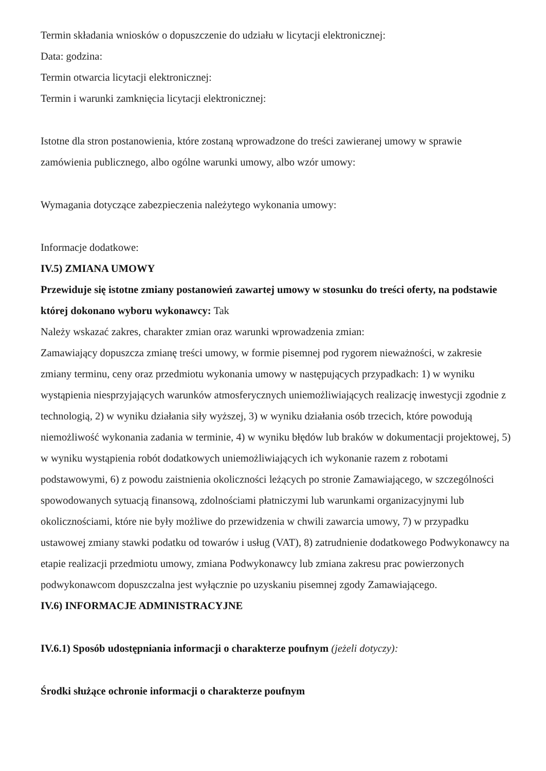Termin składania wniosków o dopuszczenie do udziału w licytacji elektronicznej:
Data: godzina:
Termin otwarcia licytacji elektronicznej:
Termin i warunki zamknięcia licytacji elektronicznej:
Istotne dla stron postanowienia, które zostaną wprowadzone do treści zawieranej umowy w sprawie zamówienia publicznego, albo ogólne warunki umowy, albo wzór umowy:
Wymagania dotyczące zabezpieczenia należytego wykonania umowy:
Informacje dodatkowe:
IV.5) ZMIANA UMOWY
Przewiduje się istotne zmiany postanowień zawartej umowy w stosunku do treści oferty, na podstawie której dokonano wyboru wykonawcy: Tak
Należy wskazać zakres, charakter zmian oraz warunki wprowadzenia zmian:
Zamawiający dopuszcza zmianę treści umowy, w formie pisemnej pod rygorem nieważności, w zakresie zmiany terminu, ceny oraz przedmiotu wykonania umowy w następujących przypadkach: 1) w wyniku wystąpienia niesprzyjających warunków atmosferycznych uniemożliwiających realizację inwestycji zgodnie z technologią, 2) w wyniku działania siły wyższej, 3) w wyniku działania osób trzecich, które powodują niemożliwość wykonania zadania w terminie, 4) w wyniku błędów lub braków w dokumentacji projektowej, 5) w wyniku wystąpienia robót dodatkowych uniemożliwiających ich wykonanie razem z robotami podstawowymi, 6) z powodu zaistnienia okoliczności leżących po stronie Zamawiającego, w szczególności spowodowanych sytuacją finansową, zdolnościami płatniczymi lub warunkami organizacyjnymi lub okolicznościami, które nie były możliwe do przewidzenia w chwili zawarcia umowy, 7) w przypadku ustawowej zmiany stawki podatku od towarów i usług (VAT), 8) zatrudnienie dodatkowego Podwykonawcy na etapie realizacji przedmiotu umowy, zmiana Podwykonawcy lub zmiana zakresu prac powierzonych podwykonawcom dopuszczalna jest wyłącznie po uzyskaniu pisemnej zgody Zamawiającego.
IV.6) INFORMACJE ADMINISTRACYJNE
IV.6.1) Sposób udostępniania informacji o charakterze poufnym (jeżeli dotyczy):
Środki służące ochronie informacji o charakterze poufnym